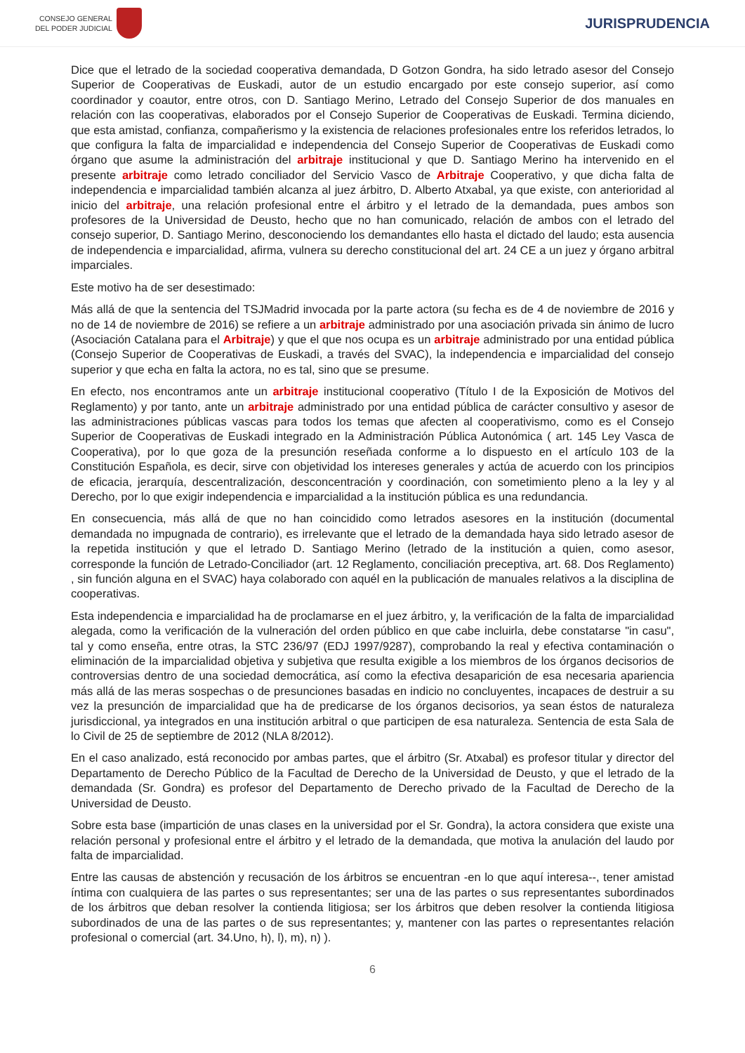CONSEJO GENERAL
DEL PODER JUDICIAL
JURISPRUDENCIA
Dice que el letrado de la sociedad cooperativa demandada, D Gotzon Gondra, ha sido letrado asesor del Consejo Superior de Cooperativas de Euskadi, autor de un estudio encargado por este consejo superior, así como coordinador y coautor, entre otros, con D. Santiago Merino, Letrado del Consejo Superior de dos manuales en relación con las cooperativas, elaborados por el Consejo Superior de Cooperativas de Euskadi. Termina diciendo, que esta amistad, confianza, compañerismo y la existencia de relaciones profesionales entre los referidos letrados, lo que configura la falta de imparcialidad e independencia del Consejo Superior de Cooperativas de Euskadi como órgano que asume la administración del arbitraje institucional y que D. Santiago Merino ha intervenido en el presente arbitraje como letrado conciliador del Servicio Vasco de Arbitraje Cooperativo, y que dicha falta de independencia e imparcialidad también alcanza al juez árbitro, D. Alberto Atxabal, ya que existe, con anterioridad al inicio del arbitraje, una relación profesional entre el árbitro y el letrado de la demandada, pues ambos son profesores de la Universidad de Deusto, hecho que no han comunicado, relación de ambos con el letrado del consejo superior, D. Santiago Merino, desconociendo los demandantes ello hasta el dictado del laudo; esta ausencia de independencia e imparcialidad, afirma, vulnera su derecho constitucional del art. 24 CE a un juez y órgano arbitral imparciales.
Este motivo ha de ser desestimado:
Más allá de que la sentencia del TSJMadrid invocada por la parte actora (su fecha es de 4 de noviembre de 2016 y no de 14 de noviembre de 2016) se refiere a un arbitraje administrado por una asociación privada sin ánimo de lucro (Asociación Catalana para el Arbitraje) y que el que nos ocupa es un arbitraje administrado por una entidad pública (Consejo Superior de Cooperativas de Euskadi, a través del SVAC), la independencia e imparcialidad del consejo superior y que echa en falta la actora, no es tal, sino que se presume.
En efecto, nos encontramos ante un arbitraje institucional cooperativo (Título I de la Exposición de Motivos del Reglamento) y por tanto, ante un arbitraje administrado por una entidad pública de carácter consultivo y asesor de las administraciones públicas vascas para todos los temas que afecten al cooperativismo, como es el Consejo Superior de Cooperativas de Euskadi integrado en la Administración Pública Autonómica ( art. 145 Ley Vasca de Cooperativa), por lo que goza de la presunción reseñada conforme a lo dispuesto en el artículo 103 de la Constitución Española, es decir, sirve con objetividad los intereses generales y actúa de acuerdo con los principios de eficacia, jerarquía, descentralización, desconcentración y coordinación, con sometimiento pleno a la ley y al Derecho, por lo que exigir independencia e imparcialidad a la institución pública es una redundancia.
En consecuencia, más allá de que no han coincidido como letrados asesores en la institución (documental demandada no impugnada de contrario), es irrelevante que el letrado de la demandada haya sido letrado asesor de la repetida institución y que el letrado D. Santiago Merino (letrado de la institución a quien, como asesor, corresponde la función de Letrado-Conciliador (art. 12 Reglamento, conciliación preceptiva, art. 68. Dos Reglamento) , sin función alguna en el SVAC) haya colaborado con aquél en la publicación de manuales relativos a la disciplina de cooperativas.
Esta independencia e imparcialidad ha de proclamarse en el juez árbitro, y, la verificación de la falta de imparcialidad alegada, como la verificación de la vulneración del orden público en que cabe incluirla, debe constatarse "in casu", tal y como enseña, entre otras, la STC 236/97 (EDJ 1997/9287), comprobando la real y efectiva contaminación o eliminación de la imparcialidad objetiva y subjetiva que resulta exigible a los miembros de los órganos decisorios de controversias dentro de una sociedad democrática, así como la efectiva desaparición de esa necesaria apariencia más allá de las meras sospechas o de presunciones basadas en indicio no concluyentes, incapaces de destruir a su vez la presunción de imparcialidad que ha de predicarse de los órganos decisorios, ya sean éstos de naturaleza jurisdiccional, ya integrados en una institución arbitral o que participen de esa naturaleza. Sentencia de esta Sala de lo Civil de 25 de septiembre de 2012 (NLA 8/2012).
En el caso analizado, está reconocido por ambas partes, que el árbitro (Sr. Atxabal) es profesor titular y director del Departamento de Derecho Público de la Facultad de Derecho de la Universidad de Deusto, y que el letrado de la demandada (Sr. Gondra) es profesor del Departamento de Derecho privado de la Facultad de Derecho de la Universidad de Deusto.
Sobre esta base (impartición de unas clases en la universidad por el Sr. Gondra), la actora considera que existe una relación personal y profesional entre el árbitro y el letrado de la demandada, que motiva la anulación del laudo por falta de imparcialidad.
Entre las causas de abstención y recusación de los árbitros se encuentran -en lo que aquí interesa--, tener amistad íntima con cualquiera de las partes o sus representantes; ser una de las partes o sus representantes subordinados de los árbitros que deban resolver la contienda litigiosa; ser los árbitros que deben resolver la contienda litigiosa subordinados de una de las partes o de sus representantes; y, mantener con las partes o representantes relación profesional o comercial (art. 34.Uno, h), l), m), n) ).
6